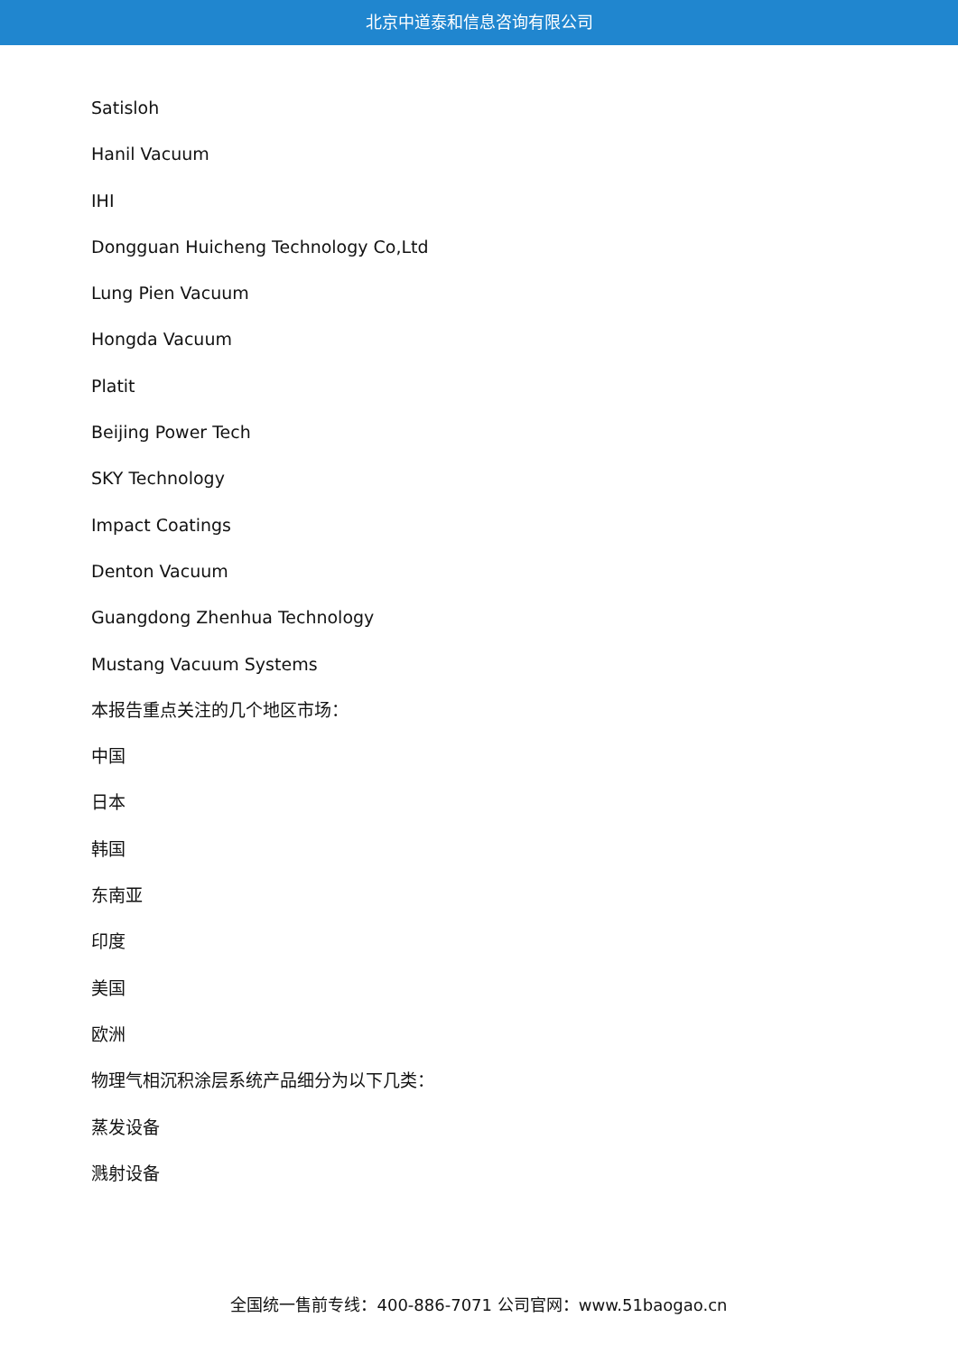北京中道泰和信息咨询有限公司
Satisloh
Hanil Vacuum
IHI
Dongguan Huicheng Technology Co,Ltd
Lung Pien Vacuum
Hongda Vacuum
Platit
Beijing Power Tech
SKY Technology
Impact Coatings
Denton Vacuum
Guangdong Zhenhua Technology
Mustang Vacuum Systems
本报告重点关注的几个地区市场：
中国
日本
韩国
东南亚
印度
美国
欧洲
物理气相沉积涂层系统产品细分为以下几类：
蒸发设备
溅射设备
全国统一售前专线：400-886-7071 公司官网：www.51baogao.cn